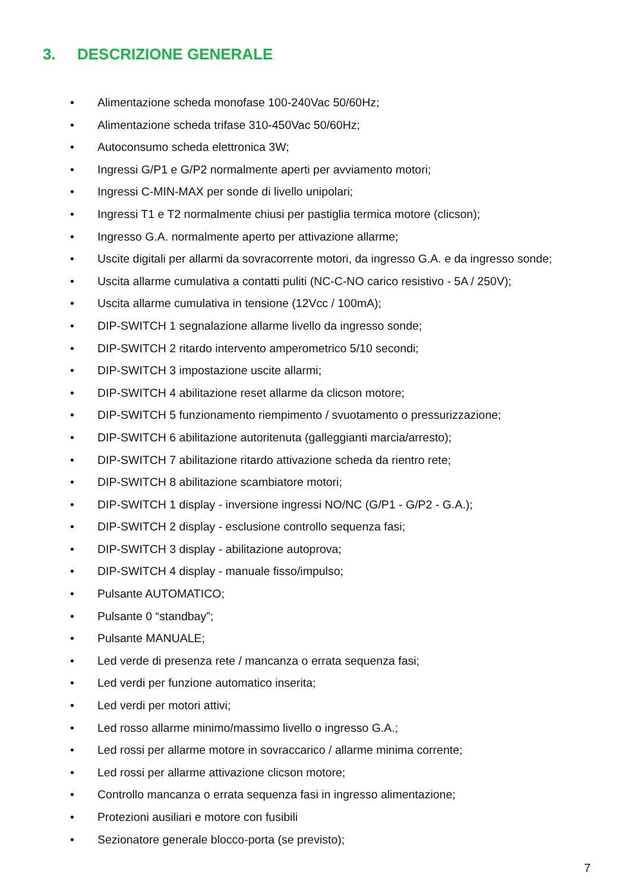3. DESCRIZIONE GENERALE
• Alimentazione scheda monofase 100-240Vac 50/60Hz;
• Alimentazione scheda trifase 310-450Vac 50/60Hz;
• Autoconsumo scheda elettronica 3W;
• Ingressi G/P1 e G/P2 normalmente aperti per avviamento motori;
• Ingressi C-MIN-MAX per sonde di livello unipolari;
• Ingressi T1 e T2 normalmente chiusi per pastiglia termica motore (clicson);
• Ingresso G.A. normalmente aperto per attivazione allarme;
• Uscite digitali per allarmi da sovracorrente motori, da ingresso G.A. e da ingresso sonde;
• Uscita allarme cumulativa a contatti puliti (NC-C-NO carico resistivo - 5A / 250V);
• Uscita allarme cumulativa in tensione (12Vcc / 100mA);
• DIP-SWITCH 1 segnalazione allarme livello da ingresso sonde;
• DIP-SWITCH 2 ritardo intervento amperometrico 5/10 secondi;
• DIP-SWITCH 3 impostazione uscite allarmi;
• DIP-SWITCH 4 abilitazione reset allarme da clicson motore;
• DIP-SWITCH 5 funzionamento riempimento / svuotamento o pressurizzazione;
• DIP-SWITCH 6 abilitazione autoritenuta (galleggianti marcia/arresto);
• DIP-SWITCH 7 abilitazione ritardo attivazione scheda da rientro rete;
• DIP-SWITCH 8 abilitazione scambiatore motori;
• DIP-SWITCH 1 display - inversione ingressi NO/NC (G/P1 - G/P2 - G.A.);
• DIP-SWITCH 2 display - esclusione controllo sequenza fasi;
• DIP-SWITCH 3 display - abilitazione autoprova;
• DIP-SWITCH 4 display - manuale fisso/impulso;
• Pulsante AUTOMATICO;
• Pulsante 0 “standbay”;
• Pulsante MANUALE;
• Led verde di presenza rete / mancanza o errata sequenza fasi;
• Led verdi per funzione automatico inserita;
• Led verdi per motori attivi;
• Led rosso allarme minimo/massimo livello o ingresso G.A.;
• Led rossi per allarme motore in sovraccarico / allarme minima corrente;
• Led rossi per allarme attivazione clicson motore;
• Controllo mancanza o errata sequenza fasi in ingresso alimentazione;
• Protezioni ausiliari e motore con fusibili
• Sezionatore generale blocco-porta (se previsto);
7